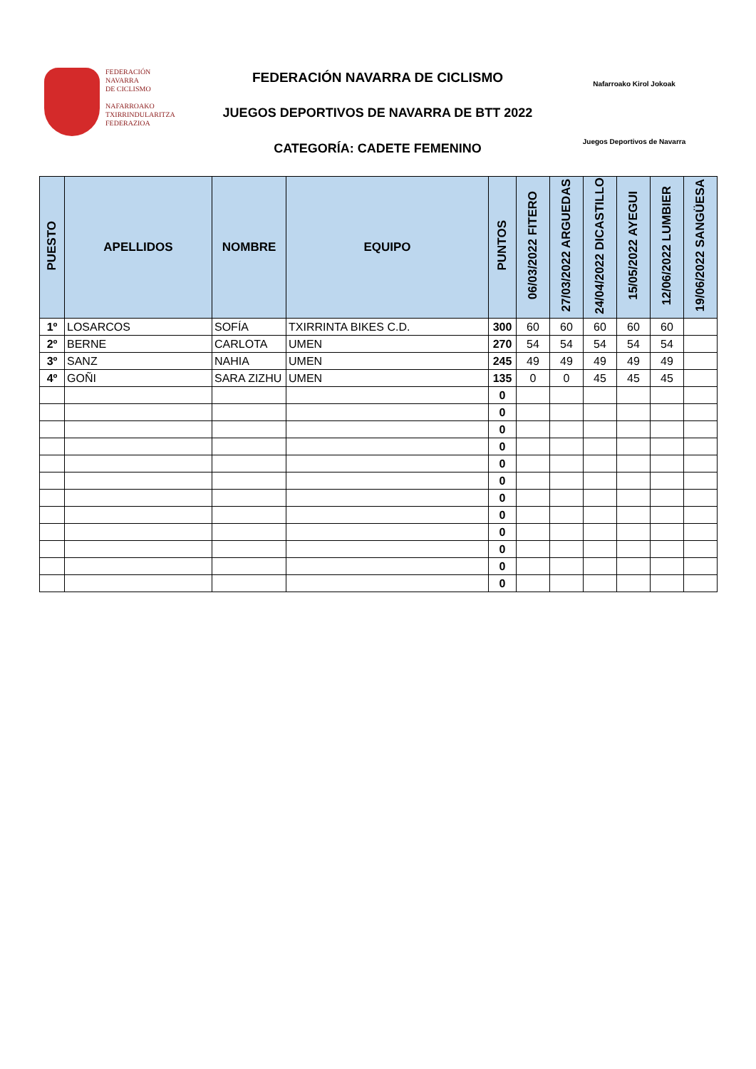FEDERACIÓN
NAVARRA
DE CICLISMO
NAFARROAKO
TXIRRINDULARITZA
FEDERAZIOA
FEDERACIÓN NAVARRA DE CICLISMO
JUEGOS DEPORTIVOS DE NAVARRA DE BTT 2022
CATEGORÍA: CADETE FEMENINO
Nafarroako Kirol Jokoak
Juegos Deportivos de Navarra
| PUESTO | APELLIDOS | NOMBRE | EQUIPO | PUNTOS | 06/03/2022 FITERO | 27/03/2022 ARGUEDAS | 24/04/2022 DICASTILLO | 15/05/2022 AYEGUI | 12/06/2022 LUMBIER | 19/06/2022 SANGÜESA |
| --- | --- | --- | --- | --- | --- | --- | --- | --- | --- | --- |
| 1º | LOSARCOS | SOFÍA | TXIRRINTA BIKES C.D. | 300 | 60 | 60 | 60 | 60 | 60 | |
| 2º | BERNE | CARLOTA | UMEN | 270 | 54 | 54 | 54 | 54 | 54 | |
| 3º | SANZ | NAHIA | UMEN | 245 | 49 | 49 | 49 | 49 | 49 | |
| 4º | GOÑI | SARA ZIZHU | UMEN | 135 | 0 | 0 | 45 | 45 | 45 | |
| | | | | 0 | | | | | | |
| | | | | 0 | | | | | | |
| | | | | 0 | | | | | | |
| | | | | 0 | | | | | | |
| | | | | 0 | | | | | | |
| | | | | 0 | | | | | | |
| | | | | 0 | | | | | | |
| | | | | 0 | | | | | | |
| | | | | 0 | | | | | | |
| | | | | 0 | | | | | | |
| | | | | 0 | | | | | | |
| | | | | 0 | | | | | | |